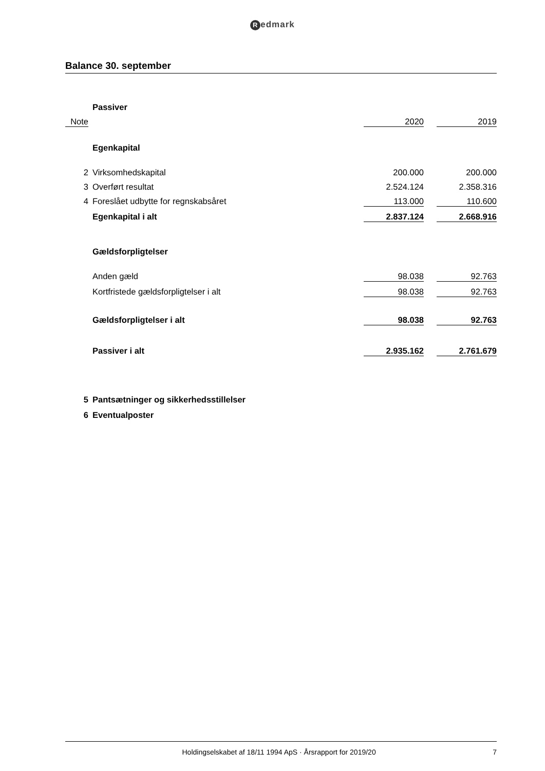Redmark
Balance 30. september
| | Passiver | | | |
| Note | | 2020 | | 2019 |
| | Egenkapital | | | |
| 2 | Virksomhedskapital | 200.000 | | 200.000 |
| 3 | Overført resultat | 2.524.124 | | 2.358.316 |
| 4 | Foreslået udbytte for regnskabsåret | 113.000 | | 110.600 |
| | Egenkapital i alt | 2.837.124 | | 2.668.916 |
| | Gældsforpligtelser | | | |
| | Anden gæld | 98.038 | | 92.763 |
| | Kortfristede gældsforpligtelser i alt | 98.038 | | 92.763 |
| | Gældsforpligtelser i alt | 98.038 | | 92.763 |
| | Passiver i alt | 2.935.162 | | 2.761.679 |
| 5 | Pantsætninger og sikkerhedsstillelser | | | |
| 6 | Eventualposter | | | |
Holdingselskabet af 18/11 1994 ApS · Årsrapport for 2019/20
7